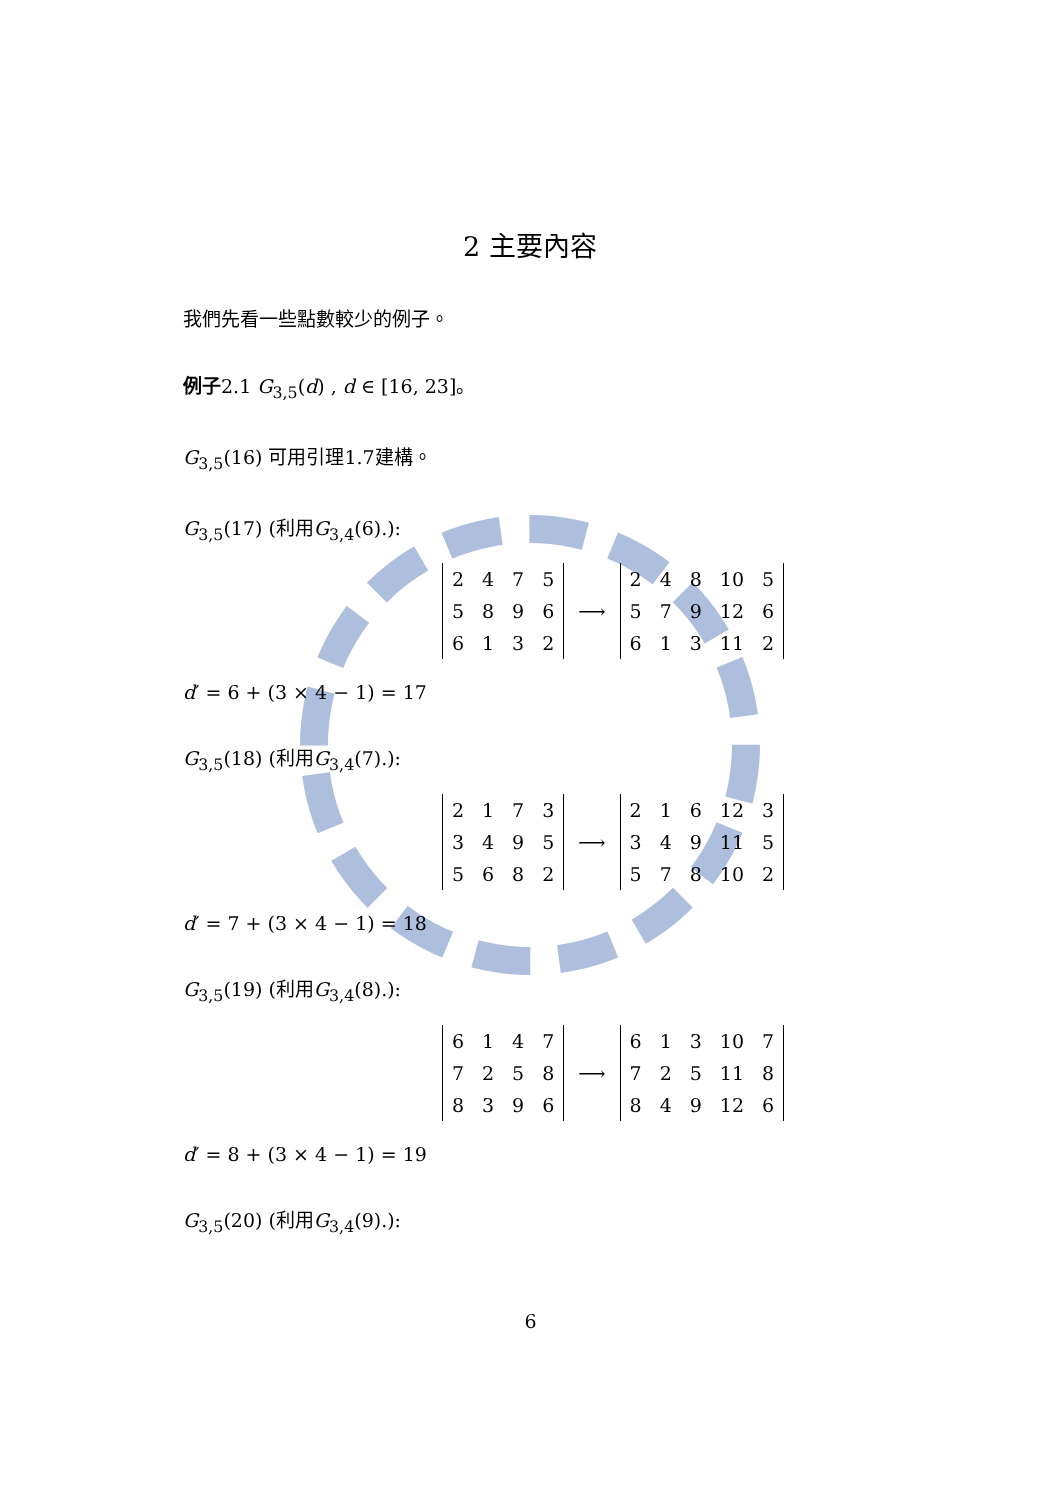2 主要內容
我們先看一些點數較少的例子。
例子2.1 G<sub>3,5</sub>(d) , d ∈ [16, 23]。
G<sub>3,5</sub>(16) 可用引理1.7建構。
G<sub>3,5</sub>(17) (利用G<sub>3,4</sub>(6).):
| 2 | 4 | 7 | 5 |
| 5 | 8 | 9 | 6 |
| 6 | 1 | 3 | 2 |
⟶
| 2 | 4 | 8 | 10 | 5 |
| 5 | 7 | 9 | 12 | 6 |
| 6 | 1 | 3 | 11 | 2 |
d′ = 6 + (3 × 4 − 1) = 17
G<sub>3,5</sub>(18) (利用G<sub>3,4</sub>(7).):
| 2 | 1 | 7 | 3 |
| 3 | 4 | 9 | 5 |
| 5 | 6 | 8 | 2 |
⟶
| 2 | 1 | 6 | 12 | 3 |
| 3 | 4 | 9 | 11 | 5 |
| 5 | 7 | 8 | 10 | 2 |
d′ = 7 + (3 × 4 − 1) = 18
G<sub>3,5</sub>(19) (利用G<sub>3,4</sub>(8).):
| 6 | 1 | 4 | 7 |
| 7 | 2 | 5 | 8 |
| 8 | 3 | 9 | 6 |
⟶
| 6 | 1 | 3 | 10 | 7 |
| 7 | 2 | 5 | 11 | 8 |
| 8 | 4 | 9 | 12 | 6 |
d′ = 8 + (3 × 4 − 1) = 19
G<sub>3,5</sub>(20) (利用G<sub>3,4</sub>(9).):
6